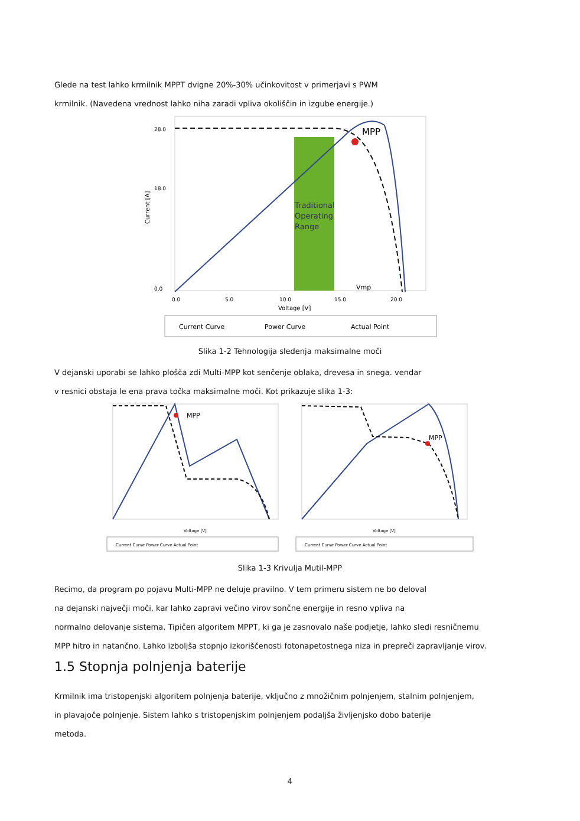Glede na test lahko krmilnik MPPT dvigne 20%-30% učinkovitost v primerjavi s PWM
krmilnik. (Navedena vrednost lahko niha zaradi vpliva okoliščin in izgube energije.)
28.0
18.0
0.0
Current [A]
Traditional
Operating
Range
MPP
Vmp
0.0
5.0
10.0
15.0
20.0
Voltage [V]
Current Curve
Power Curve
Actual Point
Slika 1-2 Tehnologija sledenja maksimalne moči
V dejanski uporabi se lahko plošča zdi Multi-MPP kot senčenje oblaka, drevesa in snega. vendar
v resnici obstaja le ena prava točka maksimalne moči. Kot prikazuje slika 1-3:
MPP
Voltage [V]
Current Curve Power Curve Actual Point
MPP
Voltage [V]
Current Curve Power Curve Actual Point
Slika 1-3 Krivulja Mutil-MPP
Recimo, da program po pojavu Multi-MPP ne deluje pravilno. V tem primeru sistem ne bo deloval
na dejanski največji moči, kar lahko zapravi večino virov sončne energije in resno vpliva na
normalno delovanje sistema. Tipičen algoritem MPPT, ki ga je zasnovalo naše podjetje, lahko sledi resničnemu
MPP hitro in natančno. Lahko izboljša stopnjo izkoriščenosti fotonapetostnega niza in prepreči zapravljanje virov.
1.5 Stopnja polnjenja baterije
Krmilnik ima tristopenjski algoritem polnjenja baterije, vključno z množičnim polnjenjem, stalnim polnjenjem,
in plavajoče polnjenje. Sistem lahko s tristopenjskim polnjenjem podaljša življenjsko dobo baterije
metoda.
4